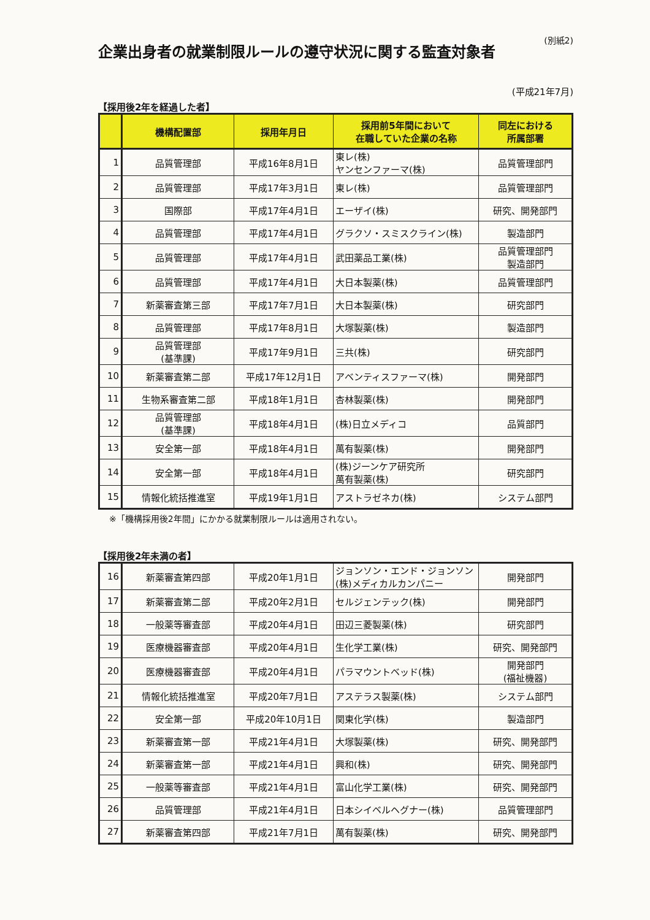企業出身者の就業制限ルールの遵守状況に関する監査対象者
(別紙2)
(平成21年7月)
【採用後2年を経過した者】
| | 機構配置部 | 採用年月日 | 採用前5年間において 在職していた企業の名称 | 同左における 所属部署 |
| --- | --- | --- | --- | --- |
| 1 | 品質管理部 | 平成16年8月1日 | 東レ(株) ヤンセンファーマ(株) | 品質管理部門 |
| 2 | 品質管理部 | 平成17年3月1日 | 東レ(株) | 品質管理部門 |
| 3 | 国際部 | 平成17年4月1日 | エーザイ(株) | 研究、開発部門 |
| 4 | 品質管理部 | 平成17年4月1日 | グラクソ・スミスクライン(株) | 製造部門 |
| 5 | 品質管理部 | 平成17年4月1日 | 武田薬品工業(株) | 品質管理部門 製造部門 |
| 6 | 品質管理部 | 平成17年4月1日 | 大日本製薬(株) | 品質管理部門 |
| 7 | 新薬審査第三部 | 平成17年7月1日 | 大日本製薬(株) | 研究部門 |
| 8 | 品質管理部 | 平成17年8月1日 | 大塚製薬(株) | 製造部門 |
| 9 | 品質管理部 (基準課) | 平成17年9月1日 | 三共(株) | 研究部門 |
| 10 | 新薬審査第二部 | 平成17年12月1日 | アベンティスファーマ(株) | 開発部門 |
| 11 | 生物系審査第二部 | 平成18年1月1日 | 杏林製薬(株) | 開発部門 |
| 12 | 品質管理部 (基準課) | 平成18年4月1日 | (株)日立メディコ | 品質部門 |
| 13 | 安全第一部 | 平成18年4月1日 | 萬有製薬(株) | 開発部門 |
| 14 | 安全第一部 | 平成18年4月1日 | (株)ジーンケア研究所 萬有製薬(株) | 研究部門 |
| 15 | 情報化統括推進室 | 平成19年1月1日 | アストラゼネカ(株) | システム部門 |
※「機構採用後2年間」にかかる就業制限ルールは適用されない。
【採用後2年未満の者】
| 16 | 新薬審査第四部 | 平成20年1月1日 | ジョンソン・エンド・ジョンソン (株)メディカルカンパニー | 開発部門 |
| 17 | 新薬審査第二部 | 平成20年2月1日 | セルジェンテック(株) | 開発部門 |
| 18 | 一般薬等審査部 | 平成20年4月1日 | 田辺三菱製薬(株) | 研究部門 |
| 19 | 医療機器審査部 | 平成20年4月1日 | 生化学工業(株) | 研究、開発部門 |
| 20 | 医療機器審査部 | 平成20年4月1日 | パラマウントベッド(株) | 開発部門 (福祉機器) |
| 21 | 情報化統括推進室 | 平成20年7月1日 | アステラス製薬(株) | システム部門 |
| 22 | 安全第一部 | 平成20年10月1日 | 関東化学(株) | 製造部門 |
| 23 | 新薬審査第一部 | 平成21年4月1日 | 大塚製薬(株) | 研究、開発部門 |
| 24 | 新薬審査第一部 | 平成21年4月1日 | 興和(株) | 研究、開発部門 |
| 25 | 一般薬等審査部 | 平成21年4月1日 | 富山化学工業(株) | 研究、開発部門 |
| 26 | 品質管理部 | 平成21年4月1日 | 日本シイベルヘグナー(株) | 品質管理部門 |
| 27 | 新薬審査第四部 | 平成21年7月1日 | 萬有製薬(株) | 研究、開発部門 |